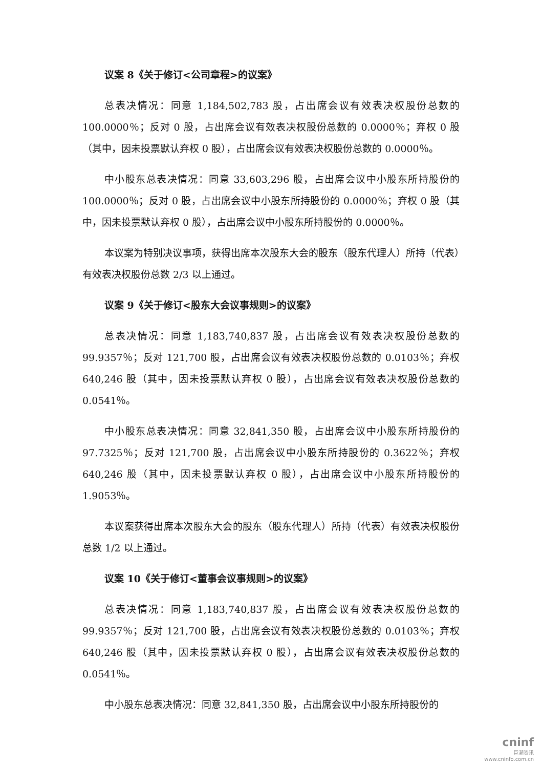议案 8《关于修订<公司章程>的议案》
总表决情况：同意 1,184,502,783 股，占出席会议有效表决权股份总数的100.0000％；反对 0 股，占出席会议有效表决权股份总数的 0.0000％；弃权 0 股（其中，因未投票默认弃权 0 股），占出席会议有效表决权股份总数的 0.0000％。
中小股东总表决情况：同意 33,603,296 股，占出席会议中小股东所持股份的100.0000％；反对 0 股，占出席会议中小股东所持股份的 0.0000％；弃权 0 股（其中，因未投票默认弃权 0 股），占出席会议中小股东所持股份的 0.0000％。
本议案为特别决议事项，获得出席本次股东大会的股东（股东代理人）所持（代表）有效表决权股份总数 2/3 以上通过。
议案 9《关于修订<股东大会议事规则>的议案》
总表决情况：同意 1,183,740,837 股，占出席会议有效表决权股份总数的99.9357％；反对 121,700 股，占出席会议有效表决权股份总数的 0.0103％；弃权640,246 股（其中，因未投票默认弃权 0 股），占出席会议有效表决权股份总数的 0.0541％。
中小股东总表决情况：同意 32,841,350 股，占出席会议中小股东所持股份的97.7325％；反对 121,700 股，占出席会议中小股东所持股份的 0.3622％；弃权640,246 股（其中，因未投票默认弃权 0 股），占出席会议中小股东所持股份的1.9053％。
本议案获得出席本次股东大会的股东（股东代理人）所持（代表）有效表决权股份总数 1/2 以上通过。
议案 10《关于修订<董事会议事规则>的议案》
总表决情况：同意 1,183,740,837 股，占出席会议有效表决权股份总数的99.9357％；反对 121,700 股，占出席会议有效表决权股份总数的 0.0103％；弃权640,246 股（其中，因未投票默认弃权 0 股），占出席会议有效表决权股份总数的 0.0541％。
中小股东总表决情况：同意 32,841,350 股，占出席会议中小股东所持股份的
cninf
巨潮资讯
www.cninfo.com.cn